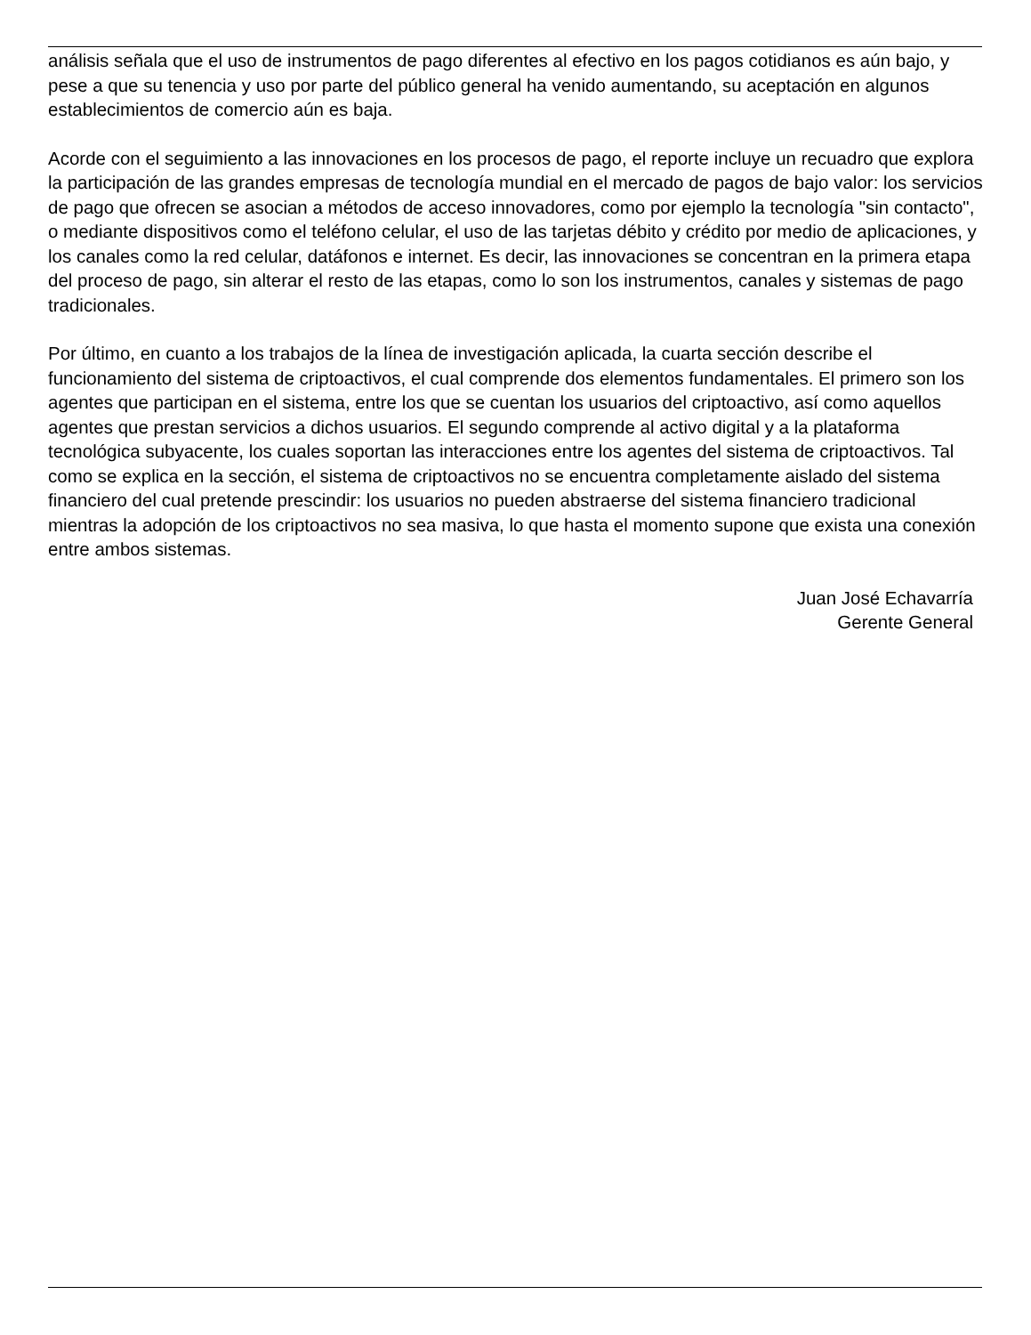análisis señala que el uso de instrumentos de pago diferentes al efectivo en los pagos cotidianos es aún bajo, y pese a que su tenencia y uso por parte del público general ha venido aumentando, su aceptación en algunos establecimientos de comercio aún es baja.
Acorde con el seguimiento a las innovaciones en los procesos de pago, el reporte incluye un recuadro que explora la participación de las grandes empresas de tecnología mundial en el mercado de pagos de bajo valor: los servicios de pago que ofrecen se asocian a métodos de acceso innovadores, como por ejemplo la tecnología "sin contacto", o mediante dispositivos como el teléfono celular, el uso de las tarjetas débito y crédito por medio de aplicaciones, y los canales como la red celular, datáfonos e internet. Es decir, las innovaciones se concentran en la primera etapa del proceso de pago, sin alterar el resto de las etapas, como lo son los instrumentos, canales y sistemas de pago tradicionales.
Por último, en cuanto a los trabajos de la línea de investigación aplicada, la cuarta sección describe el funcionamiento del sistema de criptoactivos, el cual comprende dos elementos fundamentales. El primero son los agentes que participan en el sistema, entre los que se cuentan los usuarios del criptoactivo, así como aquellos agentes que prestan servicios a dichos usuarios. El segundo comprende al activo digital y a la plataforma tecnológica subyacente, los cuales soportan las interacciones entre los agentes del sistema de criptoactivos. Tal como se explica en la sección, el sistema de criptoactivos no se encuentra completamente aislado del sistema financiero del cual pretende prescindir: los usuarios no pueden abstraerse del sistema financiero tradicional mientras la adopción de los criptoactivos no sea masiva, lo que hasta el momento supone que exista una conexión entre ambos sistemas.
Juan José Echavarría
Gerente General